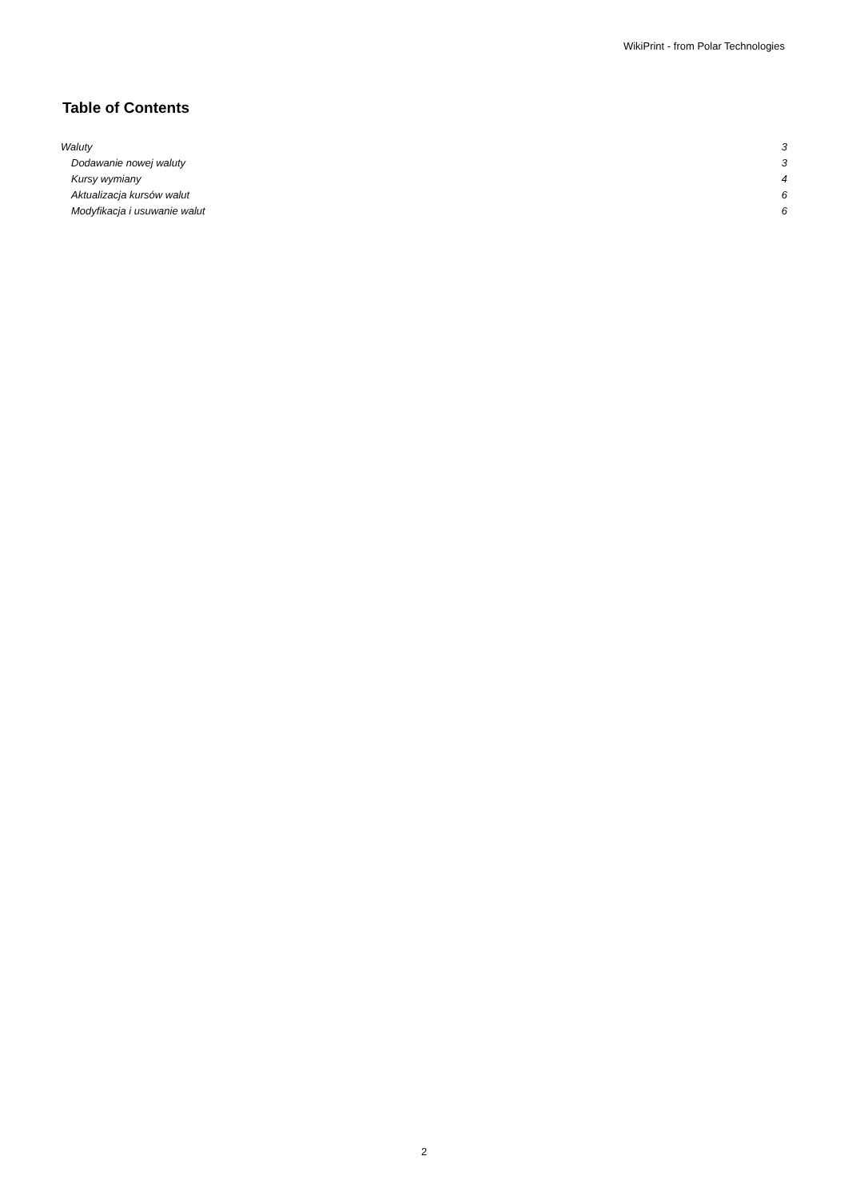WikiPrint - from Polar Technologies
Table of Contents
Waluty 3
Dodawanie nowej waluty 3
Kursy wymiany 4
Aktualizacja kursów walut 6
Modyfikacja i usuwanie walut 6
2